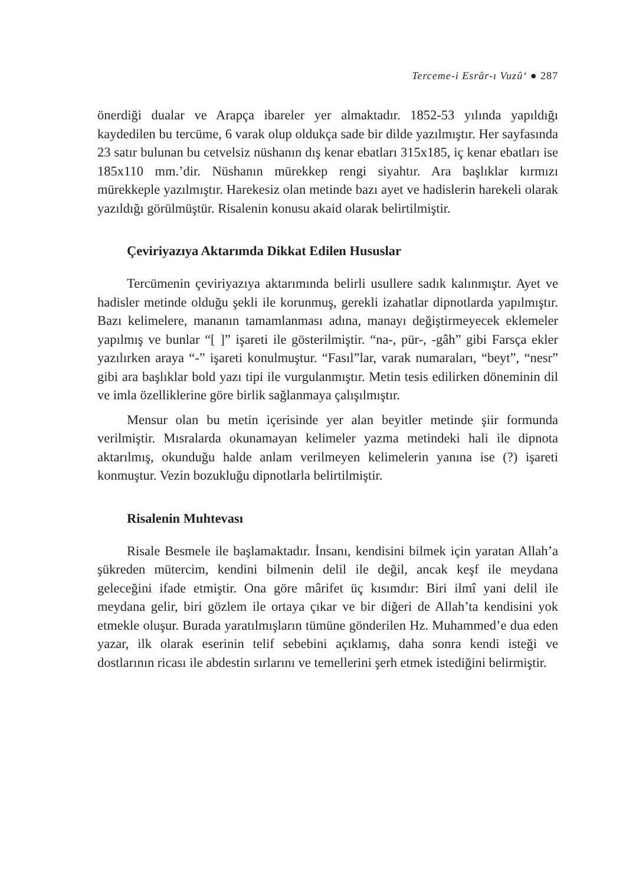Terceme-i Esrâr-ı Vuzû‘ ● 287
önerdiği dualar ve Arapça ibareler yer almaktadır. 1852-53 yılında yapıldığı kaydedilen bu tercüme, 6 varak olup oldukça sade bir dilde yazılmıştır. Her sayfasında 23 satır bulunan bu cetvelsiz nüshanın dış kenar ebatları 315x185, iç kenar ebatları ise 185x110 mm.’dir. Nüshanın mürekkep rengi siyahtır. Ara başlıklar kırmızı mürekkeple yazılmıştır. Harekesiz olan metinde bazı ayet ve hadislerin harekeli olarak yazıldığı görülmüştür. Risalenin konusu akaid olarak belirtilmiştir.
Çeviriyazıya Aktarımda Dikkat Edilen Hususlar
Tercümenin çeviriyazıya aktarımında belirli usullere sadık kalınmıştır. Ayet ve hadisler metinde olduğu şekli ile korunmuş, gerekli izahatlar dipnotlarda yapılmıştır. Bazı kelimelere, mananın tamamlanması adına, manayı değiştirmeyecek eklemeler yapılmış ve bunlar “[ ]” işareti ile gösterilmiştir. “na-, pür-, -gâh” gibi Farsça ekler yazılırken araya “-” işareti konulmuştur. “Fasıl”lar, varak numaraları, “beyt”, “nesr” gibi ara başlıklar bold yazı tipi ile vurgulanmıştır. Metin tesis edilirken döneminin dil ve imla özelliklerine göre birlik sağlanmaya çalışılmıştır.
Mensur olan bu metin içerisinde yer alan beyitler metinde şiir formunda verilmiştir. Mısralarda okunamayan kelimeler yazma metindeki hali ile dipnota aktarılmış, okunduğu halde anlam verilmeyen kelimelerin yanına ise (?) işareti konmuştur. Vezin bozukluğu dipnotlarla belirtilmiştir.
Risalenin Muhtevası
Risale Besmele ile başlamaktadır. İnsanı, kendisini bilmek için yaratan Allah’a şükreden mütercim, kendini bilmenin delil ile değil, ancak keşf ile meydana geleceğini ifade etmiştir. Ona göre mârifet üç kısımdır: Biri ilmî yani delil ile meydana gelir, biri gözlem ile ortaya çıkar ve bir diğeri de Allah’ta kendisini yok etmekle oluşur. Burada yaratılmışların tümüne gönderilen Hz. Muhammed’e dua eden yazar, ilk olarak eserinin telif sebebini açıklamış, daha sonra kendi isteği ve dostlarının ricası ile abdestin sırlarını ve temellerini şerh etmek istediğini belirmiştir.